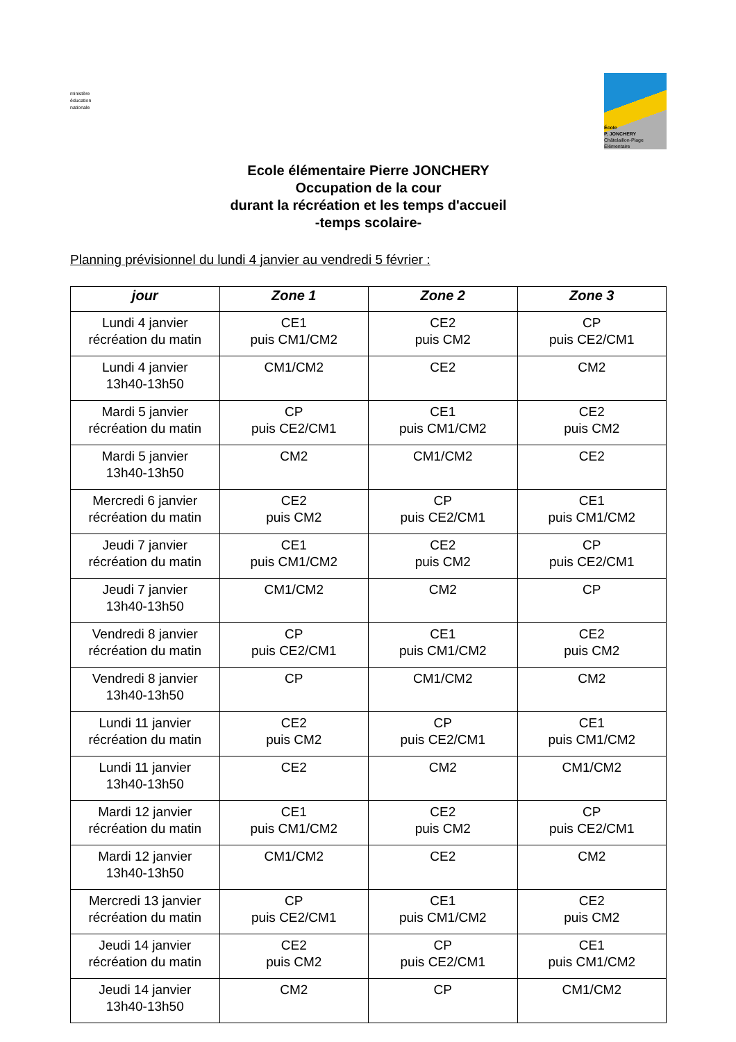ministère
éducation
nationale
École
P. JONCHERY
Châtelaillon-Plage
Élémentaire
Ecole élémentaire Pierre JONCHERY
Occupation de la cour
durant la récréation et les temps d'accueil
-temps scolaire-
Planning prévisionnel du lundi 4 janvier au vendredi 5 février :
| jour | Zone 1 | Zone 2 | Zone 3 |
| --- | --- | --- | --- |
| Lundi 4 janvier récréation du matin | CE1 puis CM1/CM2 | CE2 puis CM2 | CP puis CE2/CM1 |
| Lundi 4 janvier 13h40-13h50 | CM1/CM2 | CE2 | CM2 |
| Mardi 5 janvier récréation du matin | CP puis CE2/CM1 | CE1 puis CM1/CM2 | CE2 puis CM2 |
| Mardi 5 janvier 13h40-13h50 | CM2 | CM1/CM2 | CE2 |
| Mercredi 6 janvier récréation du matin | CE2 puis CM2 | CP puis CE2/CM1 | CE1 puis CM1/CM2 |
| Jeudi 7 janvier récréation du matin | CE1 puis CM1/CM2 | CE2 puis CM2 | CP puis CE2/CM1 |
| Jeudi 7 janvier 13h40-13h50 | CM1/CM2 | CM2 | CP |
| Vendredi 8 janvier récréation du matin | CP puis CE2/CM1 | CE1 puis CM1/CM2 | CE2 puis CM2 |
| Vendredi 8 janvier 13h40-13h50 | CP | CM1/CM2 | CM2 |
| Lundi 11 janvier récréation du matin | CE2 puis CM2 | CP puis CE2/CM1 | CE1 puis CM1/CM2 |
| Lundi 11 janvier 13h40-13h50 | CE2 | CM2 | CM1/CM2 |
| Mardi 12 janvier récréation du matin | CE1 puis CM1/CM2 | CE2 puis CM2 | CP puis CE2/CM1 |
| Mardi 12 janvier 13h40-13h50 | CM1/CM2 | CE2 | CM2 |
| Mercredi 13 janvier récréation du matin | CP puis CE2/CM1 | CE1 puis CM1/CM2 | CE2 puis CM2 |
| Jeudi 14 janvier récréation du matin | CE2 puis CM2 | CP puis CE2/CM1 | CE1 puis CM1/CM2 |
| Jeudi 14 janvier 13h40-13h50 | CM2 | CP | CM1/CM2 |